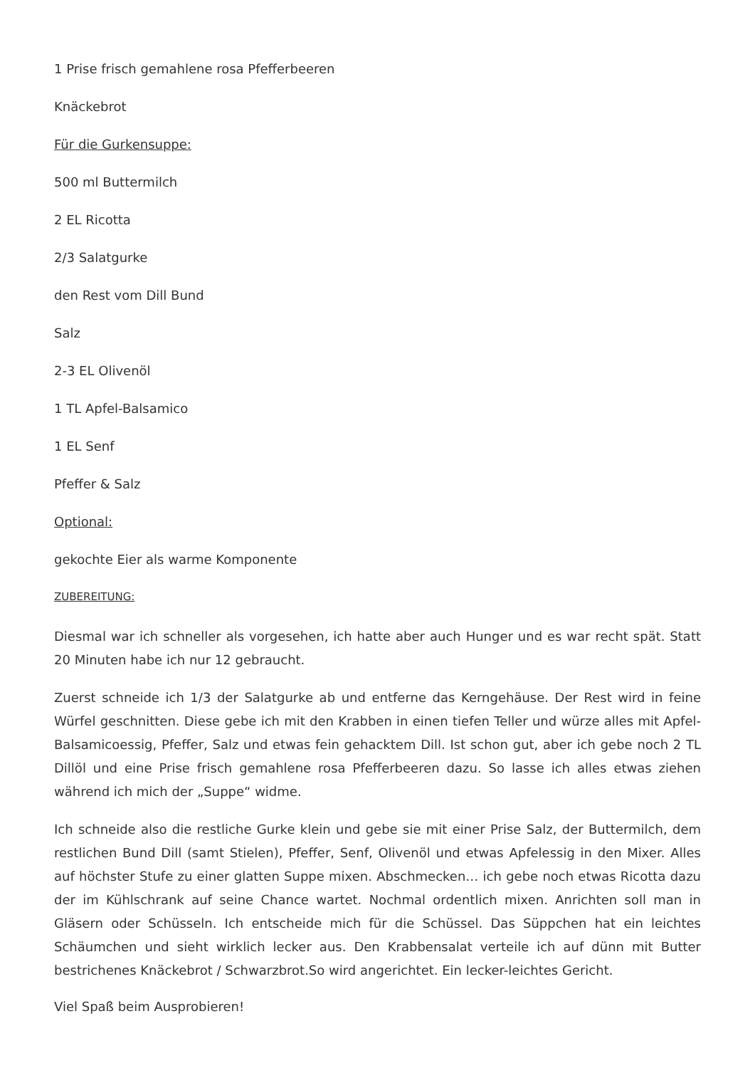1 Prise frisch gemahlene rosa Pfefferbeeren
Knäckebrot
Für die Gurkensuppe:
500 ml Buttermilch
2 EL Ricotta
2/3 Salatgurke
den Rest vom Dill Bund
Salz
2-3 EL Olivenöl
1 TL Apfel-Balsamico
1 EL Senf
Pfeffer & Salz
Optional:
gekochte Eier als warme Komponente
ZUBEREITUNG:
Diesmal war ich schneller als vorgesehen, ich hatte aber auch Hunger und es war recht spät. Statt 20 Minuten habe ich nur 12 gebraucht.
Zuerst schneide ich 1/3 der Salatgurke ab und entferne das Kerngehäuse. Der Rest wird in feine Würfel geschnitten. Diese gebe ich mit den Krabben in einen tiefen Teller und würze alles mit Apfel-Balsamicoessig, Pfeffer, Salz und etwas fein gehacktem Dill. Ist schon gut, aber ich gebe noch 2 TL Dillöl und eine Prise frisch gemahlene rosa Pfefferbeeren dazu. So lasse ich alles etwas ziehen während ich mich der „Suppe“ widme.
Ich schneide also die restliche Gurke klein und gebe sie mit einer Prise Salz, der Buttermilch, dem restlichen Bund Dill (samt Stielen), Pfeffer, Senf, Olivenöl und etwas Apfelessig in den Mixer. Alles auf höchster Stufe zu einer glatten Suppe mixen. Abschmecken… ich gebe noch etwas Ricotta dazu der im Kühlschrank auf seine Chance wartet. Nochmal ordentlich mixen. Anrichten soll man in Gläsern oder Schüsseln. Ich entscheide mich für die Schüssel. Das Süppchen hat ein leichtes Schäumchen und sieht wirklich lecker aus. Den Krabbensalat verteile ich auf dünn mit Butter bestrichenes Knäckebrot / Schwarzbrot.So wird angerichtet. Ein lecker-leichtes Gericht.
Viel Spaß beim Ausprobieren!